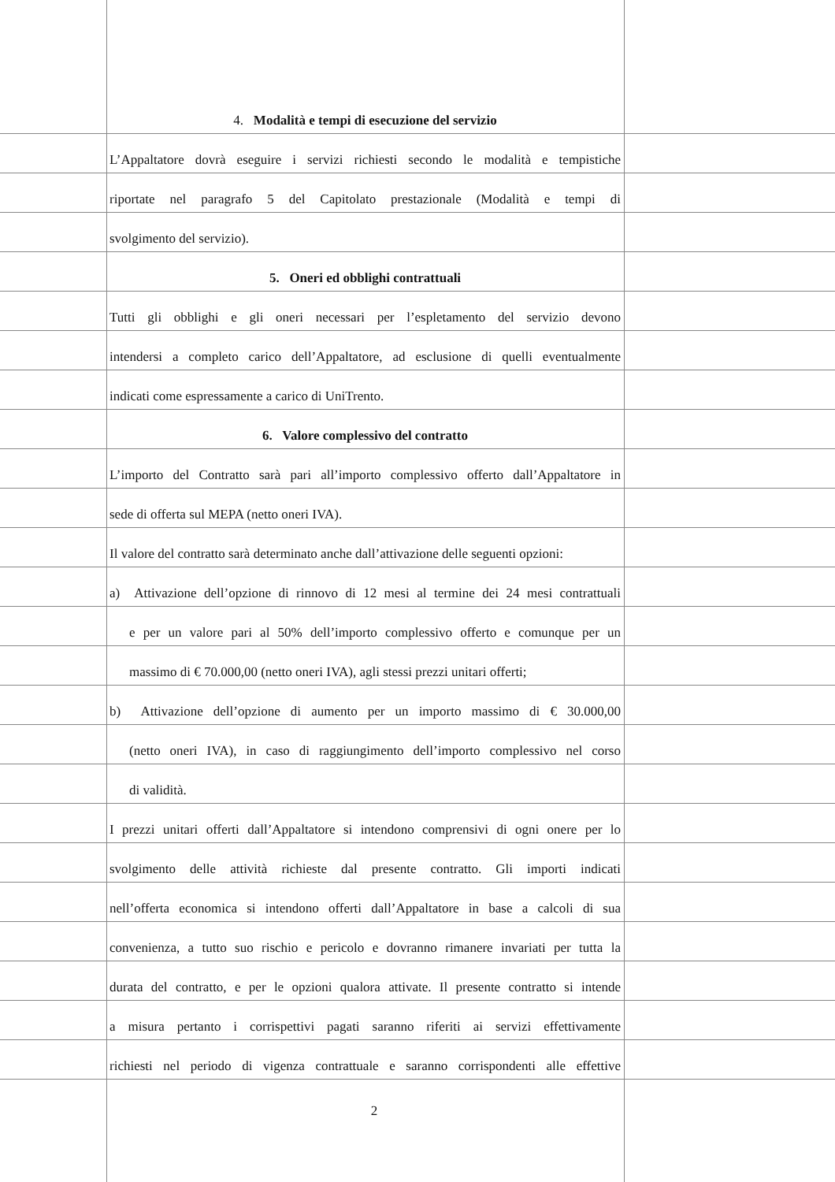4. Modalità e tempi di esecuzione del servizio
L’Appaltatore dovrà eseguire i servizi richiesti secondo le modalità e tempistiche
riportate nel paragrafo 5 del Capitolato prestazionale (Modalità e tempi di
svolgimento del servizio).
5. Oneri ed obblighi contrattuali
Tutti gli obblighi e gli oneri necessari per l’espletamento del servizio devono
intendersi a completo carico dell’Appaltatore, ad esclusione di quelli eventualmente
indicati come espressamente a carico di UniTrento.
6. Valore complessivo del contratto
L’importo del Contratto sarà pari all’importo complessivo offerto dall’Appaltatore in
sede di offerta sul MEPA (netto oneri IVA).
Il valore del contratto sarà determinato anche dall’attivazione delle seguenti opzioni:
a) Attivazione dell’opzione di rinnovo di 12 mesi al termine dei 24 mesi contrattuali
e per un valore pari al 50% dell’importo complessivo offerto e comunque per un
massimo di € 70.000,00 (netto oneri IVA), agli stessi prezzi unitari offerti;
b) Attivazione dell’opzione di aumento per un importo massimo di € 30.000,00
(netto oneri IVA), in caso di raggiungimento dell’importo complessivo nel corso
di validità.
I prezzi unitari offerti dall’Appaltatore si intendono comprensivi di ogni onere per lo
svolgimento delle attività richieste dal presente contratto. Gli importi indicati
nell’offerta economica si intendono offerti dall’Appaltatore in base a calcoli di sua
convenienza, a tutto suo rischio e pericolo e dovranno rimanere invariati per tutta la
durata del contratto, e per le opzioni qualora attivate. Il presente contratto si intende
a misura pertanto i corrispettivi pagati saranno riferiti ai servizi effettivamente
richiesti nel periodo di vigenza contrattuale e saranno corrispondenti alle effettive
2